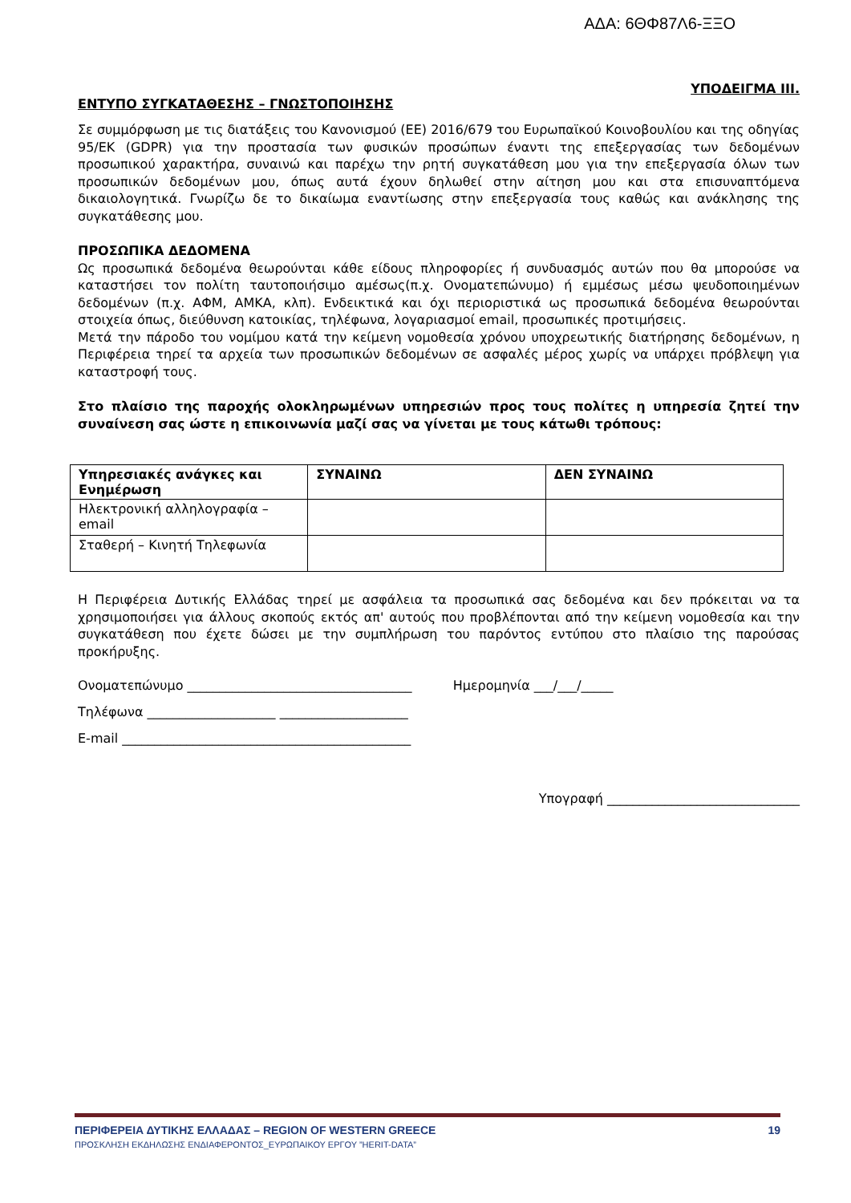ΑΔΑ: 6ΘΦ87Λ6-ΞΞΟ
ΥΠΟΔΕΙΓΜΑ ΙΙΙ.
ΕΝΤΥΠΟ ΣΥΓΚΑΤΑΘΕΣΗΣ – ΓΝΩΣΤΟΠΟΙΗΣΗΣ
Σε συμμόρφωση με τις διατάξεις του Κανονισμού (ΕΕ) 2016/679 του Ευρωπαϊκού Κοινοβουλίου και της οδηγίας 95/ΕΚ (GDPR) για την προστασία των φυσικών προσώπων έναντι της επεξεργασίας των δεδομένων προσωπικού χαρακτήρα, συναινώ και παρέχω την ρητή συγκατάθεση μου για την επεξεργασία όλων των προσωπικών δεδομένων μου, όπως αυτά έχουν δηλωθεί στην αίτηση μου και στα επισυναπτόμενα δικαιολογητικά. Γνωρίζω δε το δικαίωμα εναντίωσης στην επεξεργασία τους καθώς και ανάκλησης της συγκατάθεσης μου.
ΠΡΟΣΩΠΙΚΑ ΔΕΔΟΜΕΝΑ
Ως προσωπικά δεδομένα θεωρούνται κάθε είδους πληροφορίες ή συνδυασμός αυτών που θα μπορούσε να καταστήσει τον πολίτη ταυτοποιήσιμο αμέσως(π.χ. Ονοματεπώνυμο) ή εμμέσως μέσω ψευδοποιημένων δεδομένων (π.χ. ΑΦΜ, ΑΜΚΑ, κλπ). Ενδεικτικά και όχι περιοριστικά ως προσωπικά δεδομένα θεωρούνται στοιχεία όπως, διεύθυνση κατοικίας, τηλέφωνα, λογαριασμοί email, προσωπικές προτιμήσεις.
Μετά την πάροδο του νομίμου κατά την κείμενη νομοθεσία χρόνου υποχρεωτικής διατήρησης δεδομένων, η Περιφέρεια τηρεί τα αρχεία των προσωπικών δεδομένων σε ασφαλές μέρος χωρίς να υπάρχει πρόβλεψη για καταστροφή τους.
Στο πλαίσιο της παροχής ολοκληρωμένων υπηρεσιών προς τους πολίτες η υπηρεσία ζητεί την συναίνεση σας ώστε η επικοινωνία μαζί σας να γίνεται με τους κάτωθι τρόπους:
| Υπηρεσιακές ανάγκες και Ενημέρωση | ΣΥΝΑΙΝΩ | ΔΕΝ ΣΥΝΑΙΝΩ |
| --- | --- | --- |
| Ηλεκτρονική αλληλογραφία – email | | |
| Σταθερή – Κινητή Τηλεφωνία | | |
Η Περιφέρεια Δυτικής Ελλάδας τηρεί με ασφάλεια τα προσωπικά σας δεδομένα και δεν πρόκειται να τα χρησιμοποιήσει για άλλους σκοπούς εκτός απ' αυτούς που προβλέπονται από την κείμενη νομοθεσία και την συγκατάθεση που έχετε δώσει με την συμπλήρωση του παρόντος εντύπου στο πλαίσιο της παρούσας προκήρυξης.
Ονοματεπώνυμο ___________________________________ Ημερομηνία ___/___/_____
Τηλέφωνα ____________________ ____________________
E-mail _____________________________________________
Υπογραφή ______________________________
ΠΕΡΙΦΕΡΕΙΑ ΔΥΤΙΚΗΣ ΕΛΛΑΔΑΣ – REGION OF WESTERN GREECE 19
ΠΡΟΣΚΛΗΣΗ ΕΚΔΗΛΩΣΗΣ ΕΝΔΙΑΦΕΡΟΝΤΟΣ_ΕΥΡΩΠΑΙΚΟΥ ΕΡΓΟΥ ”HERIT-DATA”